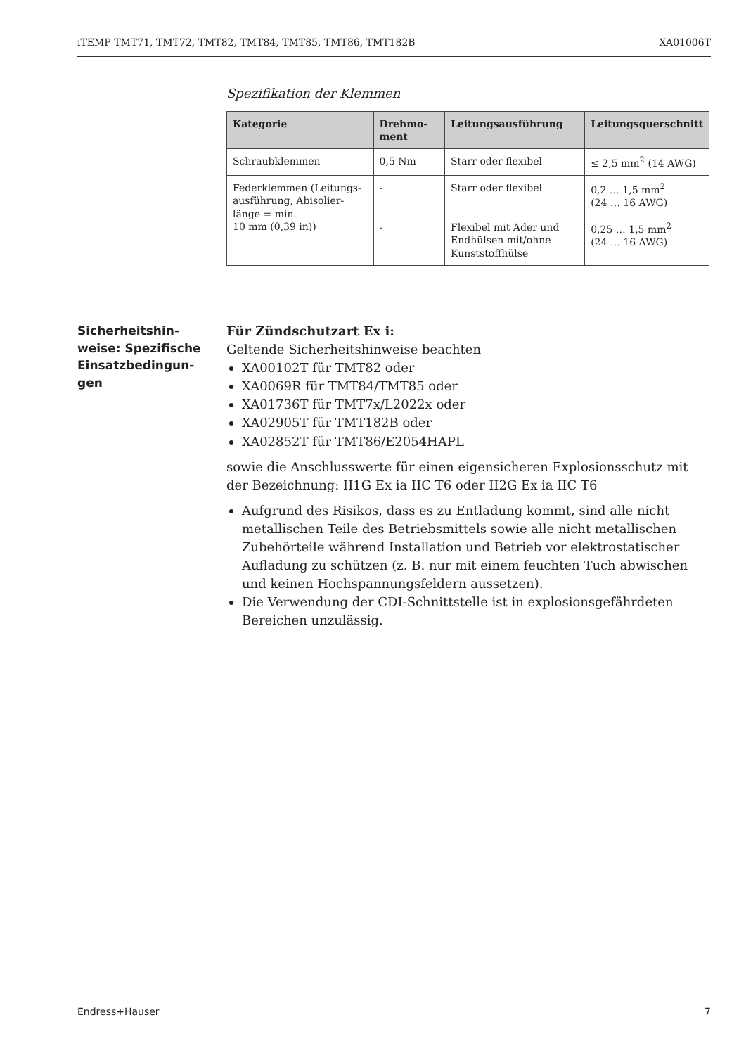iTEMP TMT71, TMT72, TMT82, TMT84, TMT85, TMT86, TMT182B XA01006T
Spezifikation der Klemmen
| Kategorie | Drehmo- ment | Leitungsausführung | Leitungsquerschnitt |
| --- | --- | --- | --- |
| Schraubklemmen | 0,5 Nm | Starr oder flexibel | ≤ 2,5 mm<sup>2</sup> (14 AWG) |
| Federklemmen (Leitungs­ausführung, Abisolier­länge = min. 10 mm (0,39 in)) | - | Starr oder flexibel | 0,2 … 1,5 mm<sup>2</sup> (24 … 16 AWG) |
| | - | Flexibel mit Ader und Endhülsen mit/ohne Kunststoffhülse | 0,25 … 1,5 mm<sup>2</sup> (24 … 16 AWG) |
Sicherheitshin­weise: Spezifische Einsatzbedingun­gen
Für Zündschutzart Ex i:
Geltende Sicherheitshinweise beachten
XA00102T für TMT82 oder
XA0069R für TMT84/TMT85 oder
XA01736T für TMT7x/L2022x oder
XA02905T für TMT182B oder
XA02852T für TMT86/E2054HAPL
sowie die Anschlusswerte für einen eigensicheren Explosionsschutz mit der Bezeichnung: II1G Ex ia IIC T6 oder II2G Ex ia IIC T6
Aufgrund des Risikos, dass es zu Entladung kommt, sind alle nicht metallischen Teile des Betriebsmittels sowie alle nicht metallischen Zubehörteile während Installation und Betrieb vor elektrostatischer Aufladung zu schützen (z. B. nur mit einem feuchten Tuch abwischen und keinen Hochspannungsfeldern aussetzen).
Die Verwendung der CDI-Schnittstelle ist in explosionsgefährdeten Bereichen unzulässig.
Endress+Hauser 7